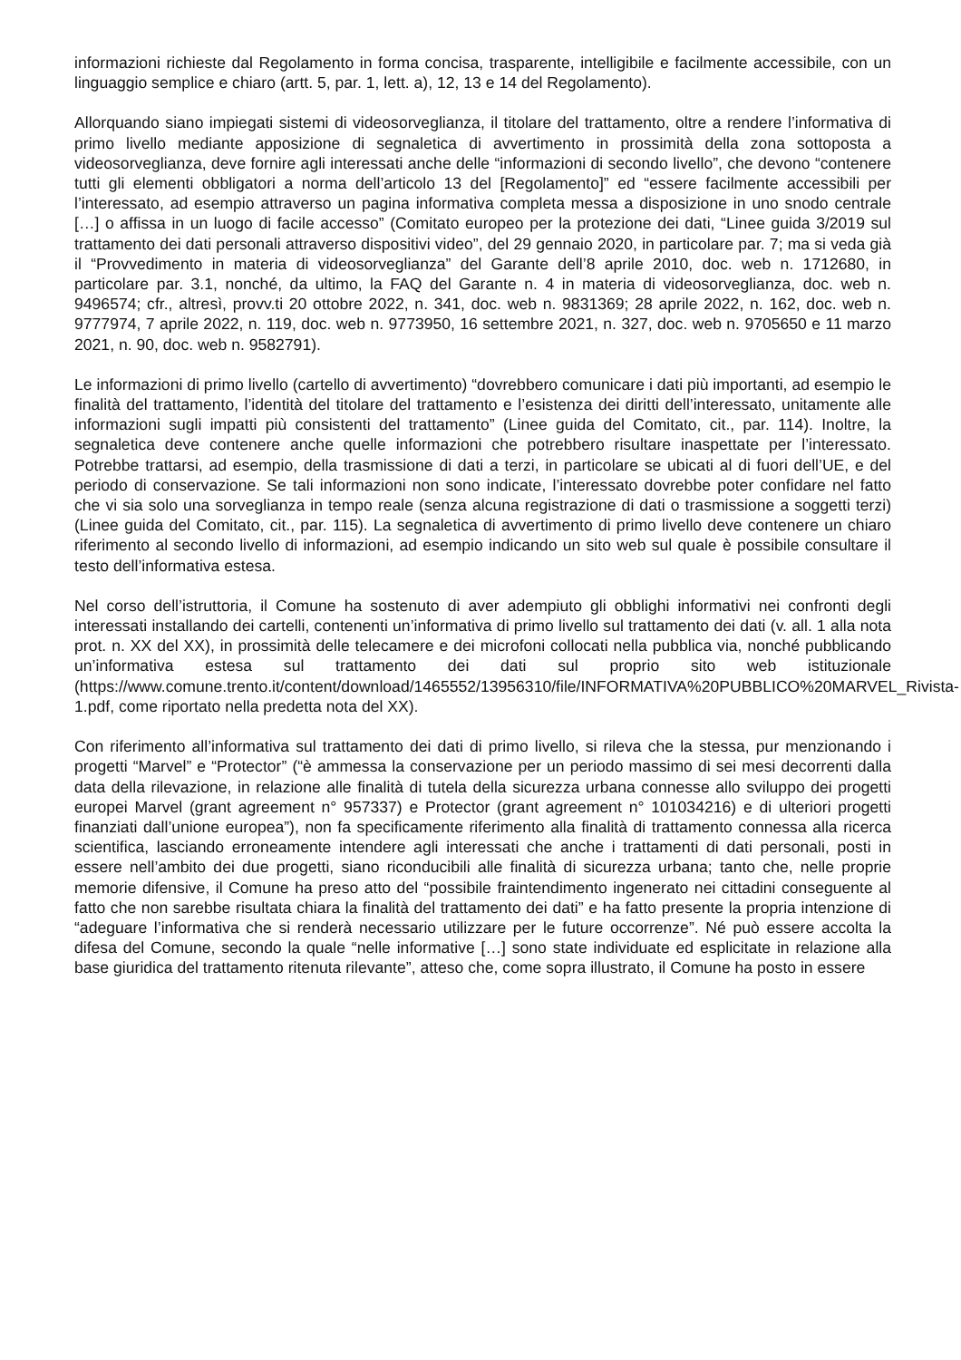informazioni richieste dal Regolamento in forma concisa, trasparente, intelligibile e facilmente accessibile, con un linguaggio semplice e chiaro (artt. 5, par. 1, lett. a), 12, 13 e 14 del Regolamento).
Allorquando siano impiegati sistemi di videosorveglianza, il titolare del trattamento, oltre a rendere l’informativa di primo livello mediante apposizione di segnaletica di avvertimento in prossimità della zona sottoposta a videosorveglianza, deve fornire agli interessati anche delle “informazioni di secondo livello”, che devono “contenere tutti gli elementi obbligatori a norma dell’articolo 13 del [Regolamento]” ed “essere facilmente accessibili per l’interessato, ad esempio attraverso un pagina informativa completa messa a disposizione in uno snodo centrale […] o affissa in un luogo di facile accesso” (Comitato europeo per la protezione dei dati, “Linee guida 3/2019 sul trattamento dei dati personali attraverso dispositivi video”, del 29 gennaio 2020, in particolare par. 7; ma si veda già il “Provvedimento in materia di videosorveglianza” del Garante dell’8 aprile 2010, doc. web n. 1712680, in particolare par. 3.1, nonché, da ultimo, la FAQ del Garante n. 4 in materia di videosorveglianza, doc. web n. 9496574; cfr., altresì, provv.ti 20 ottobre 2022, n. 341, doc. web n. 9831369; 28 aprile 2022, n. 162, doc. web n. 9777974, 7 aprile 2022, n. 119, doc. web n. 9773950, 16 settembre 2021, n. 327, doc. web n. 9705650 e 11 marzo 2021, n. 90, doc. web n. 9582791).
Le informazioni di primo livello (cartello di avvertimento) “dovrebbero comunicare i dati più importanti, ad esempio le finalità del trattamento, l’identità del titolare del trattamento e l’esistenza dei diritti dell’interessato, unitamente alle informazioni sugli impatti più consistenti del trattamento” (Linee guida del Comitato, cit., par. 114). Inoltre, la segnaletica deve contenere anche quelle informazioni che potrebbero risultare inaspettate per l’interessato. Potrebbe trattarsi, ad esempio, della trasmissione di dati a terzi, in particolare se ubicati al di fuori dell’UE, e del periodo di conservazione. Se tali informazioni non sono indicate, l’interessato dovrebbe poter confidare nel fatto che vi sia solo una sorveglianza in tempo reale (senza alcuna registrazione di dati o trasmissione a soggetti terzi) (Linee guida del Comitato, cit., par. 115). La segnaletica di avvertimento di primo livello deve contenere un chiaro riferimento al secondo livello di informazioni, ad esempio indicando un sito web sul quale è possibile consultare il testo dell’informativa estesa.
Nel corso dell’istruttoria, il Comune ha sostenuto di aver adempiuto gli obblighi informativi nei confronti degli interessati installando dei cartelli, contenenti un’informativa di primo livello sul trattamento dei dati (v. all. 1 alla nota prot. n. XX del XX), in prossimità delle telecamere e dei microfoni collocati nella pubblica via, nonché pubblicando un’informativa estesa sul trattamento dei dati sul proprio sito web istituzionale (https://www.comune.trento.it/content/download/1465552/13956310/file/INFORMATIVA%20PUBBLICO%20MARVEL_Rivista-1.pdf, come riportato nella predetta nota del XX).
Con riferimento all’informativa sul trattamento dei dati di primo livello, si rileva che la stessa, pur menzionando i progetti “Marvel” e “Protector” (“è ammessa la conservazione per un periodo massimo di sei mesi decorrenti dalla data della rilevazione, in relazione alle finalità di tutela della sicurezza urbana connesse allo sviluppo dei progetti europei Marvel (grant agreement n° 957337) e Protector (grant agreement n° 101034216) e di ulteriori progetti finanziati dall’unione europea”), non fa specificamente riferimento alla finalità di trattamento connessa alla ricerca scientifica, lasciando erroneamente intendere agli interessati che anche i trattamenti di dati personali, posti in essere nell’ambito dei due progetti, siano riconducibili alle finalità di sicurezza urbana; tanto che, nelle proprie memorie difensive, il Comune ha preso atto del “possibile fraintendimento ingenerato nei cittadini conseguente al fatto che non sarebbe risultata chiara la finalità del trattamento dei dati” e ha fatto presente la propria intenzione di “adeguare l’informativa che si renderà necessario utilizzare per le future occorrenze”. Né può essere accolta la difesa del Comune, secondo la quale “nelle informative […] sono state individuate ed esplicitate in relazione alla base giuridica del trattamento ritenuta rilevante”, atteso che, come sopra illustrato, il Comune ha posto in essere